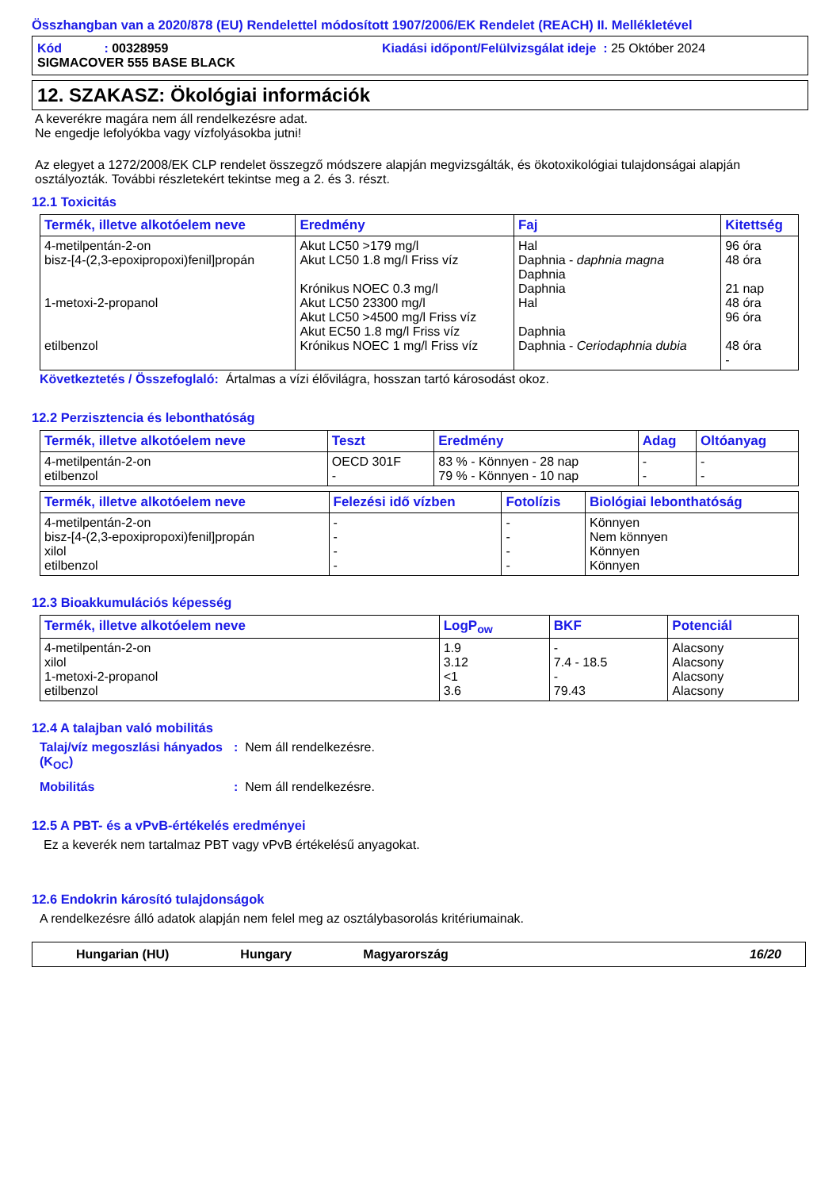Összhangban van a 2020/878 (EU) Rendelettel módosított 1907/2006/EK Rendelet (REACH) II. Mellékletével
Kód : 00328959 Kiadási időpont/Felülvizsgálat ideje : 25 Október 2024
SIGMACOVER 555 BASE BLACK
12. SZAKASZ: Ökológiai információk
A keverékre magára nem áll rendelkezésre adat.
Ne engedje lefolyókba vagy vízfolyásokba jutni!
Az elegyet a 1272/2008/EK CLP rendelet összegző módszere alapján megvizsgálták, és ökotoxikológiai tulajdonságai alapján osztályozták. További részletekért tekintse meg a 2. és 3. részt.
12.1 Toxicitás
| Termék, illetve alkotóelem neve | Eredmény | Faj | Kitettség |
| --- | --- | --- | --- |
| 4-metilpentán-2-on bisz-[4-(2,3-epoxipropoxi)fenil]propán 1-metoxi-2-propanol etilbenzol | Akut LC50 >179 mg/l Akut LC50 1.8 mg/l Friss víz Krónikus NOEC 0.3 mg/l Akut LC50 23300 mg/l Akut LC50 >4500 mg/l Friss víz Akut EC50 1.8 mg/l Friss víz Krónikus NOEC 1 mg/l Friss víz | Hal Daphnia - daphnia magna Daphnia Daphnia Hal Daphnia Daphnia - Ceriodaphnia dubia | 96 óra 48 óra 21 nap 48 óra 96 óra 48 óra - |
Következtetés / Összefoglaló: Ártalmas a vízi élővilágra, hosszan tartó károsodást okoz.
12.2 Perzisztencia és lebonthatóság
| Termék, illetve alkotóelem neve | Teszt | Eredmény | Adag | Oltóanyag |
| --- | --- | --- | --- | --- |
| 4-metilpentán-2-on etilbenzol | OECD 301F - | 83 % - Könnyen - 28 nap 79 % - Könnyen - 10 nap | - - | - - |
| Termék, illetve alkotóelem neve | Felezési idő vízben | Fotolízis | Biológiai lebonthatóság |
| --- | --- | --- | --- |
| 4-metilpentán-2-on bisz-[4-(2,3-epoxipropoxi)fenil]propán xilol etilbenzol | - - - - | - - - - | Könnyen Nem könnyen Könnyen Könnyen |
12.3 Bioakkumulációs képesség
| Termék, illetve alkotóelem neve | LogP<sub>ow</sub> | BKF | Potenciál |
| --- | --- | --- | --- |
| 4-metilpentán-2-on xilol 1-metoxi-2-propanol etilbenzol | 1.9 3.12 <1 3.6 | - 7.4 - 18.5 - 79.43 | Alacsony Alacsony Alacsony Alacsony |
12.4 A talajban való mobilitás
Talaj/víz megoszlási hányados (K<sub>OC</sub>)
: Nem áll rendelkezésre.
Mobilitás : Nem áll rendelkezésre.
12.5 A PBT- és a vPvB-értékelés eredményei
Ez a keverék nem tartalmaz PBT vagy vPvB értékelésű anyagokat.
12.6 Endokrin károsító tulajdonságok
A rendelkezésre álló adatok alapján nem felel meg az osztálybasorolás kritériumainak.
Hungarian (HU) Hungary Magyarország 16/20